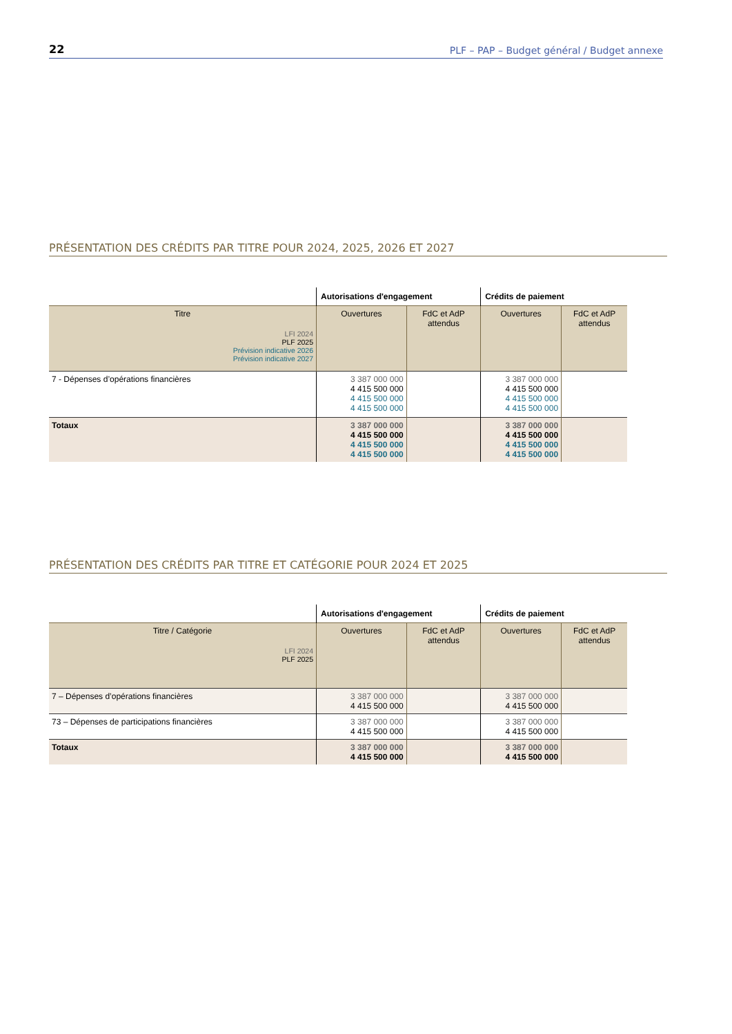22 PLF – PAP – Budget général / Budget annexe
PRÉSENTATION DES CRÉDITS PAR TITRE POUR 2024, 2025, 2026 ET 2027
| | Autorisations d'engagement | | Crédits de paiement | |
| --- | --- | --- | --- | --- |
| Titre LFI 2024 PLF 2025 Prévision indicative 2026 Prévision indicative 2027 | Ouvertures | FdC et AdP attendus | Ouvertures | FdC et AdP attendus |
| 7 - Dépenses d’opérations financières | 3 387 000 000 4 415 500 000 4 415 500 000 4 415 500 000 | | 3 387 000 000 4 415 500 000 4 415 500 000 4 415 500 000 | |
| Totaux | 3 387 000 000 4 415 500 000 4 415 500 000 4 415 500 000 | | 3 387 000 000 4 415 500 000 4 415 500 000 4 415 500 000 | |
PRÉSENTATION DES CRÉDITS PAR TITRE ET CATÉGORIE POUR 2024 ET 2025
| | Autorisations d'engagement | | Crédits de paiement | |
| --- | --- | --- | --- | --- |
| Titre / Catégorie LFI 2024 PLF 2025 | Ouvertures | FdC et AdP attendus | Ouvertures | FdC et AdP attendus |
| 7 – Dépenses d’opérations financières | 3 387 000 000 4 415 500 000 | | 3 387 000 000 4 415 500 000 | |
| 73 – Dépenses de participations financières | 3 387 000 000 4 415 500 000 | | 3 387 000 000 4 415 500 000 | |
| Totaux | 3 387 000 000 4 415 500 000 | | 3 387 000 000 4 415 500 000 | |